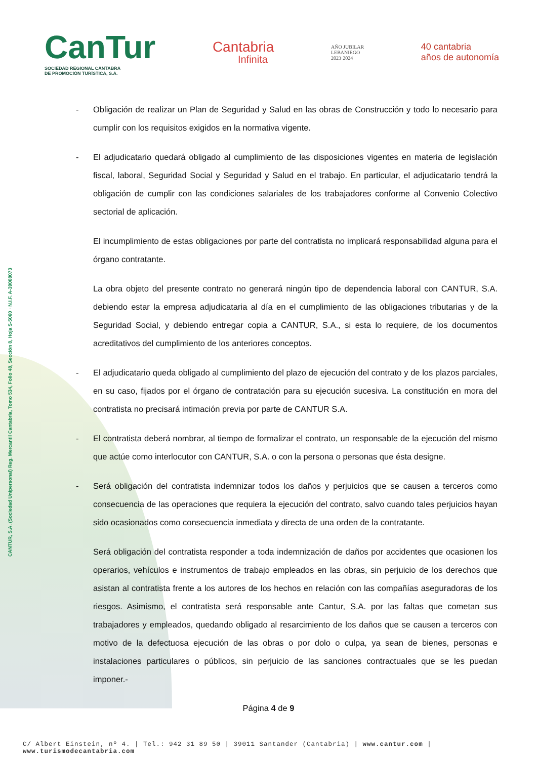CANTUR, S.A. (Sociedad Unipersonal) Reg. Mercantil Cantabria, Tomo 534, Folio 48, Sección 8, Hoja S-5060 · N.I.F. A-39008073
CanTur
SOCIEDAD REGIONAL CÁNTABRA
DE PROMOCIÓN TURÍSTICA, S.A.
Cantabria
Infinita
AÑO JUBILAR
LEBANIEGO
2023·2024
40 cantabria
años de autonomía
- Obligación de realizar un Plan de Seguridad y Salud en las obras de Construcción y todo lo necesario para cumplir con los requisitos exigidos en la normativa vigente.
- El adjudicatario quedará obligado al cumplimiento de las disposiciones vigentes en materia de legislación fiscal, laboral, Seguridad Social y Seguridad y Salud en el trabajo. En particular, el adjudicatario tendrá la obligación de cumplir con las condiciones salariales de los trabajadores conforme al Convenio Colectivo sectorial de aplicación.
El incumplimiento de estas obligaciones por parte del contratista no implicará responsabilidad alguna para el órgano contratante.
La obra objeto del presente contrato no generará ningún tipo de dependencia laboral con CANTUR, S.A. debiendo estar la empresa adjudicataria al día en el cumplimiento de las obligaciones tributarias y de la Seguridad Social, y debiendo entregar copia a CANTUR, S.A., si esta lo requiere, de los documentos acreditativos del cumplimiento de los anteriores conceptos.
- El adjudicatario queda obligado al cumplimiento del plazo de ejecución del contrato y de los plazos parciales, en su caso, fijados por el órgano de contratación para su ejecución sucesiva. La constitución en mora del contratista no precisará intimación previa por parte de CANTUR S.A.
- El contratista deberá nombrar, al tiempo de formalizar el contrato, un responsable de la ejecución del mismo que actúe como interlocutor con CANTUR, S.A. o con la persona o personas que ésta designe.
- Será obligación del contratista indemnizar todos los daños y perjuicios que se causen a terceros como consecuencia de las operaciones que requiera la ejecución del contrato, salvo cuando tales perjuicios hayan sido ocasionados como consecuencia inmediata y directa de una orden de la contratante.
Será obligación del contratista responder a toda indemnización de daños por accidentes que ocasionen los operarios, vehículos e instrumentos de trabajo empleados en las obras, sin perjuicio de los derechos que asistan al contratista frente a los autores de los hechos en relación con las compañías aseguradoras de los riesgos. Asimismo, el contratista será responsable ante Cantur, S.A. por las faltas que cometan sus trabajadores y empleados, quedando obligado al resarcimiento de los daños que se causen a terceros con motivo de la defectuosa ejecución de las obras o por dolo o culpa, ya sean de bienes, personas e instalaciones particulares o públicos, sin perjuicio de las sanciones contractuales que se les puedan imponer.-
Página 4 de 9
C/ Albert Einstein, nº 4. | Tel.: 942 31 89 50 | 39011 Santander (Cantabria) | www.cantur.com | www.turismodecantabria.com